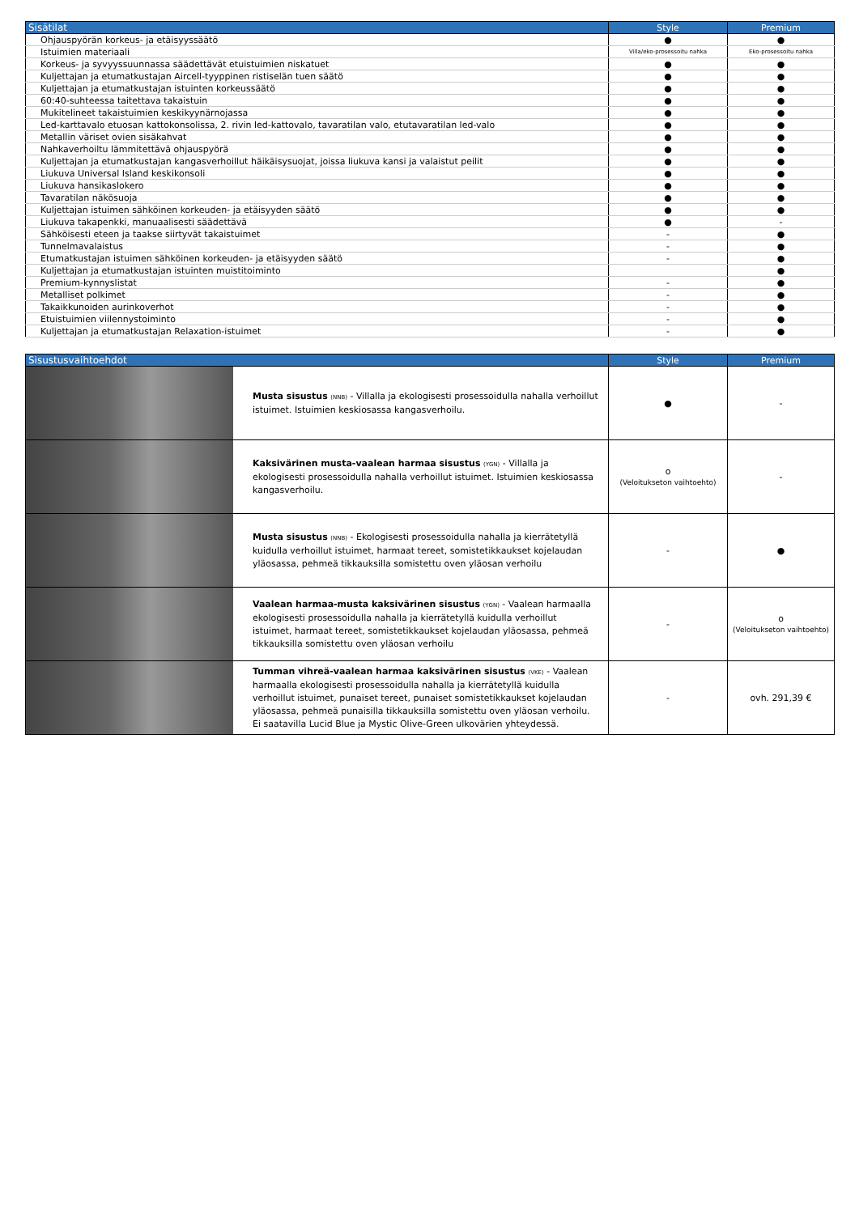| Sisätilat | Style | Premium |
| --- | --- | --- |
| Ohjauspyörän korkeus- ja etäisyyssäätö | ● | ● |
| Istuimien materiaali | Villa/eko-prosessoitu nahka | Eko-prosessoitu nahka |
| Korkeus- ja syvyyssuunnassa säädettävät etuistuimien niskatuet | ● | ● |
| Kuljettajan ja etumatkustajan Aircell-tyyppinen ristiselän tuen säätö | ● | ● |
| Kuljettajan ja etumatkustajan istuinten korkeussäätö | ● | ● |
| 60:40-suhteessa taitettava takaistuin | ● | ● |
| Mukitelineet takaistuimien keskikyynärnojassa | ● | ● |
| Led-karttavalo etuosan kattokonsolissa, 2. rivin led-kattovalo, tavaratilan valo, etutavaratilan led-valo | ● | ● |
| Metallin väriset ovien sisäkahvat | ● | ● |
| Nahkaverhoiltu lämmitettävä ohjauspyörä | ● | ● |
| Kuljettajan ja etumatkustajan kangasverhoillut häikäisysuojat, joissa liukuva kansi ja valaistut peilit | ● | ● |
| Liukuva Universal Island keskikonsoli | ● | ● |
| Liukuva hansikaslokero | ● | ● |
| Tavaratilan näkösuoja | ● | ● |
| Kuljettajan istuimen sähköinen korkeuden- ja etäisyyden säätö | ● | ● |
| Liukuva takapenkki, manuaalisesti säädettävä | ● | - |
| Sähköisesti eteen ja taakse siirtyvät takaistuimet | - | ● |
| Tunnelmavalaistus | - | ● |
| Etumatkustajan istuimen sähköinen korkeuden- ja etäisyyden säätö | - | ● |
| Kuljettajan ja etumatkustajan istuinten muistitoiminto | | ● |
| Premium-kynnyslistat | - | ● |
| Metalliset polkimet | - | ● |
| Takaikkunoiden aurinkoverhot | - | ● |
| Etuistuimien viilennystoiminto | - | ● |
| Kuljettajan ja etumatkustajan Relaxation-istuimet | - | ● |
| Sisustusvaihtoehdot | | Style | Premium |
| --- | --- | --- | --- |
| | Musta sisustus (NNB) - Villalla ja ekologisesti prosessoidulla nahalla verhoillut istuimet. Istuimien keskiosassa kangasverhoilu. | ● | - |
| | Kaksivärinen musta-vaalean harmaa sisustus (YGN) - Villalla ja ekologisesti prosessoidulla nahalla verhoillut istuimet. Istuimien keskiosassa kangasverhoilu. | o (Veloitukseton vaihtoehto) | - |
| | Musta sisustus (NNB) - Ekologisesti prosessoidulla nahalla ja kierrätetyllä kuidulla verhoillut istuimet, harmaat tereet, somistetikkaukset kojelaudan yläosassa, pehmeä tikkauksilla somistettu oven yläosan verhoilu | - | ● |
| | Vaalean harmaa-musta kaksivärinen sisustus (YGN) - Vaalean harmaalla ekologisesti prosessoidulla nahalla ja kierrätetyllä kuidulla verhoillut istuimet, harmaat tereet, somistetikkaukset kojelaudan yläosassa, pehmeä tikkauksilla somistettu oven yläosan verhoilu | - | o (Veloitukseton vaihtoehto) |
| | Tumman vihreä-vaalean harmaa kaksivärinen sisustus (VKE) - Vaalean harmaalla ekologisesti prosessoidulla nahalla ja kierrätetyllä kuidulla verhoillut istuimet, punaiset tereet, punaiset somistetikkaukset kojelaudan yläosassa, pehmeä punaisilla tikkauksilla somistettu oven yläosan verhoilu. Ei saatavilla Lucid Blue ja Mystic Olive-Green ulkovärien yhteydessä. | - | ovh. 291,39 € |